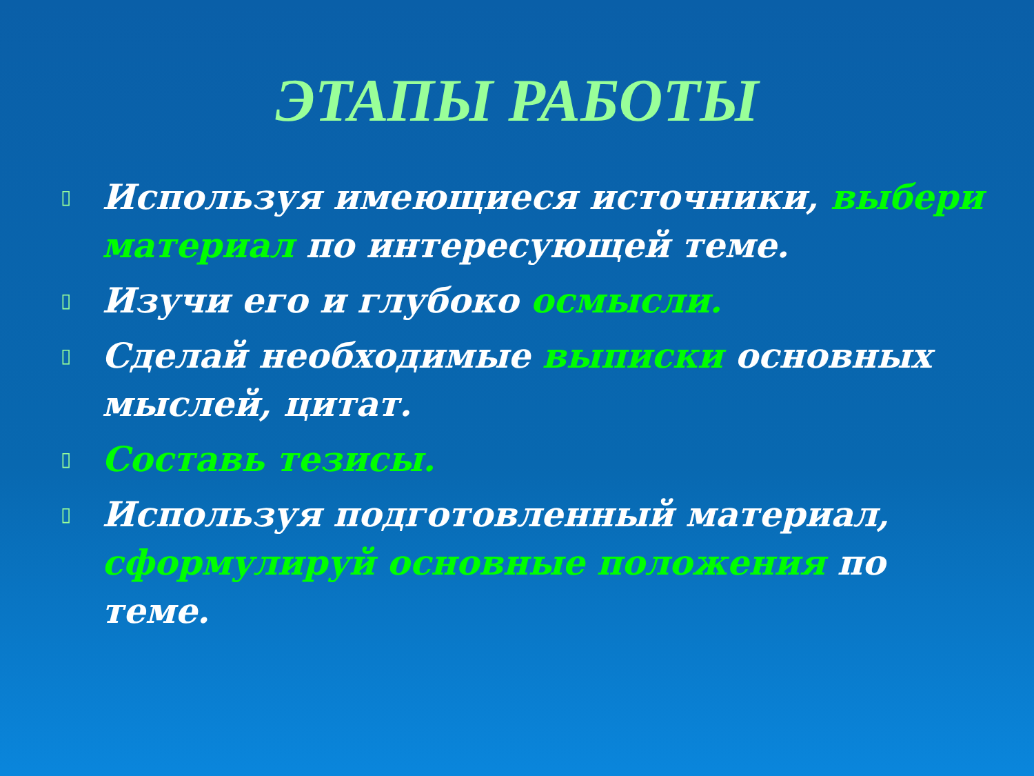ЭТАПЫ РАБОТЫ
▯ Используя имеющиеся источники, выбери материал по интересующей теме.
▯ Изучи его и глубоко осмысли.
▯ Сделай необходимые выписки основных мыслей, цитат.
▯ Составь тезисы.
▯ Используя подготовленный материал, сформулируй основные положения по теме.